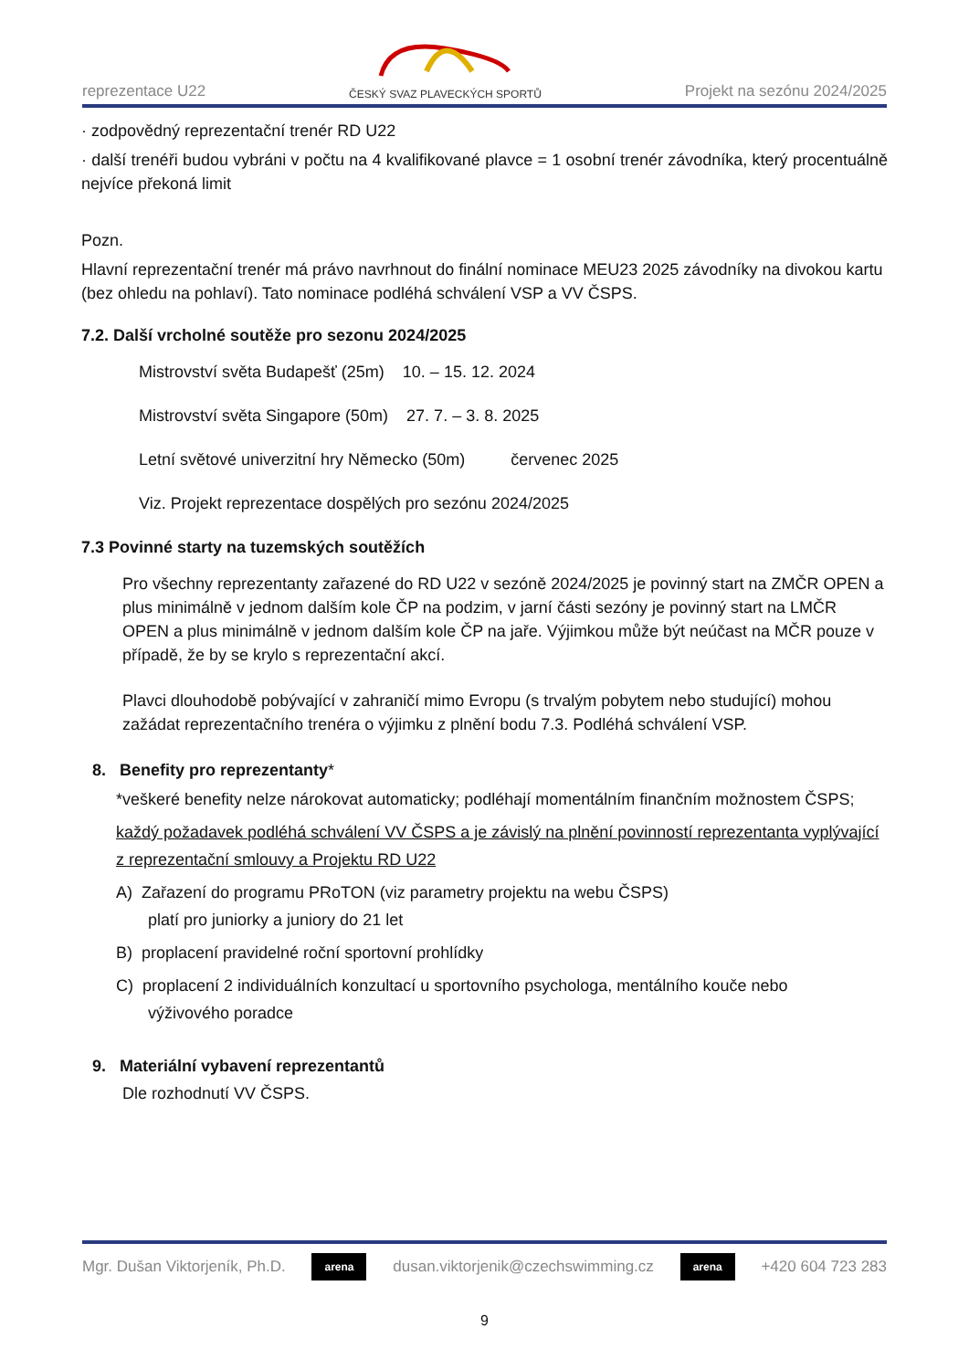reprezentace U22
ČESKÝ SVAZ PLAVECKÝCH SPORTŮ Projekt na sezónu 2024/2025
· zodpovědný reprezentační trenér RD U22
· další trenéři budou vybráni v počtu na 4 kvalifikované plavce = 1 osobní trenér závodníka, který procentuálně nejvíce překoná limit
Pozn.
Hlavní reprezentační trenér má právo navrhnout do finální nominace MEU23 2025 závodníky na divokou kartu (bez ohledu na pohlaví). Tato nominace podléhá schválení VSP a VV ČSPS.
7.2. Další vrcholné soutěže pro sezonu 2024/2025
Mistrovství světa Budapešť (25m) 10. – 15. 12. 2024
Mistrovství světa Singapore (50m) 27. 7. – 3. 8. 2025
Letní světové univerzitní hry Německo (50m) červenec 2025
Viz. Projekt reprezentace dospělých pro sezónu 2024/2025
7.3 Povinné starty na tuzemských soutěžích
Pro všechny reprezentanty zařazené do RD U22 v sezóně 2024/2025 je povinný start na ZMČR OPEN a plus minimálně v jednom dalším kole ČP na podzim, v jarní části sezóny je povinný start na LMČR OPEN a plus minimálně v jednom dalším kole ČP na jaře. Výjimkou může být neúčast na MČR pouze v případě, že by se krylo s reprezentační akcí.
Plavci dlouhodobě pobývající v zahraničí mimo Evropu (s trvalým pobytem nebo studující) mohou zažádat reprezentačního trenéra o výjimku z plnění bodu 7.3. Podléhá schválení VSP.
8. Benefity pro reprezentanty*
*veškeré benefity nelze nárokovat automaticky; podléhají momentálním finančním možnostem ČSPS;
každý požadavek podléhá schválení VV ČSPS a je závislý na plnění povinností reprezentanta vyplývající z reprezentační smlouvy a Projektu RD U22
A) Zařazení do programu PRoTON (viz parametry projektu na webu ČSPS)
platí pro juniorky a juniory do 21 let
B) proplacení pravidelné roční sportovní prohlídky
C) proplacení 2 individuálních konzultací u sportovního psychologa, mentálního kouče nebo
výživového poradce
9. Materiální vybavení reprezentantů
Dle rozhodnutí VV ČSPS.
Mgr. Dušan Viktorjeník, Ph.D. arena dusan.viktorjenik@czechswimming.cz arena +420 604 723 283
9